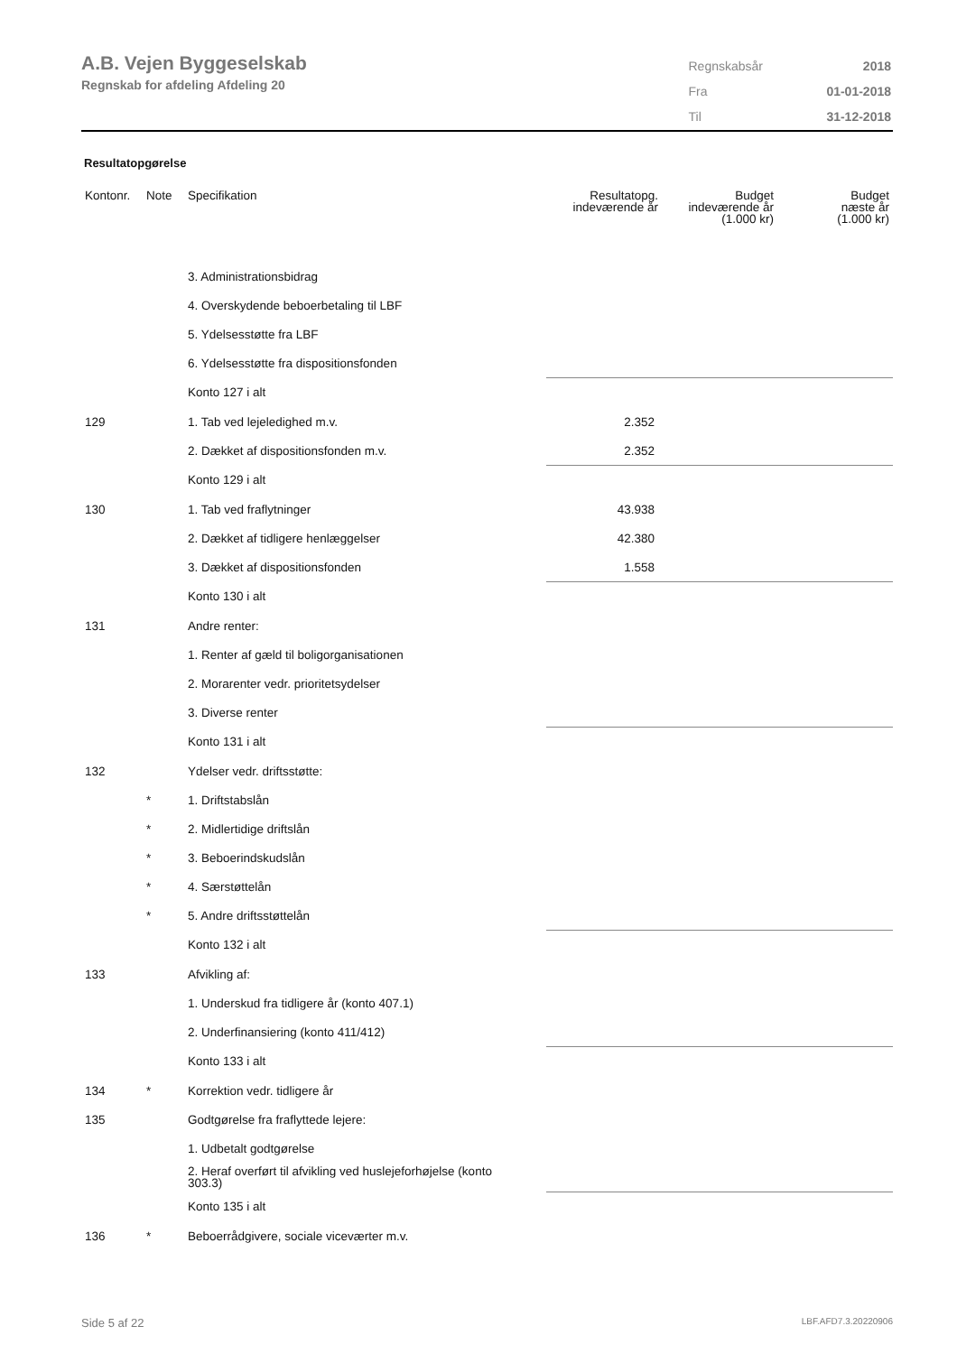A.B. Vejen Byggeselskab
Regnskab for afdeling Afdeling 20
| Regnskabsår | 2018 |
| Fra | 01-01-2018 |
| Til | 31-12-2018 |
Resultatopgørelse
| Kontonr. | Note | Specifikation | Resultatopg. indeværende år | Budget indeværende år (1.000 kr) | Budget næste år (1.000 kr) |
| --- | --- | --- | --- | --- | --- |
| | | 3. Administrationsbidrag | | | |
| | | 4. Overskydende beboerbetaling til LBF | | | |
| | | 5. Ydelsesstøtte fra LBF | | | |
| | | 6. Ydelsesstøtte fra dispositionsfonden | | | |
| | | Konto 127 i alt | | | |
| 129 | | 1. Tab ved lejeledighed m.v. | 2.352 | | |
| | | 2. Dækket af dispositionsfonden m.v. | 2.352 | | |
| | | Konto 129 i alt | | | |
| 130 | | 1. Tab ved fraflytninger | 43.938 | | |
| | | 2. Dækket af tidligere henlæggelser | 42.380 | | |
| | | 3. Dækket af dispositionsfonden | 1.558 | | |
| | | Konto 130 i alt | | | |
| 131 | | Andre renter: | | | |
| | | 1. Renter af gæld til boligorganisationen | | | |
| | | 2. Morarenter vedr. prioritetsydelser | | | |
| | | 3. Diverse renter | | | |
| | | Konto 131 i alt | | | |
| 132 | | Ydelser vedr. driftsstøtte: | | | |
| | * | 1. Driftstabslån | | | |
| | * | 2. Midlertidige driftslån | | | |
| | * | 3. Beboerindskudslån | | | |
| | * | 4. Særstøttelån | | | |
| | * | 5. Andre driftsstøttelån | | | |
| | | Konto 132 i alt | | | |
| 133 | | Afvikling af: | | | |
| | | 1. Underskud fra tidligere år (konto 407.1) | | | |
| | | 2. Underfinansiering (konto 411/412) | | | |
| | | Konto 133 i alt | | | |
| 134 | * | Korrektion vedr. tidligere år | | | |
| 135 | | Godtgørelse fra fraflyttede lejere: | | | |
| | | 1. Udbetalt godtgørelse | | | |
| | | 2. Heraf overført til afvikling ved huslejeforhøjelse (konto 303.3) | | | |
| | | Konto 135 i alt | | | |
| 136 | * | Beboerrådgivere, sociale viceværter m.v. | | | |
Side 5 af 22 LBF.AFD7.3.20220906